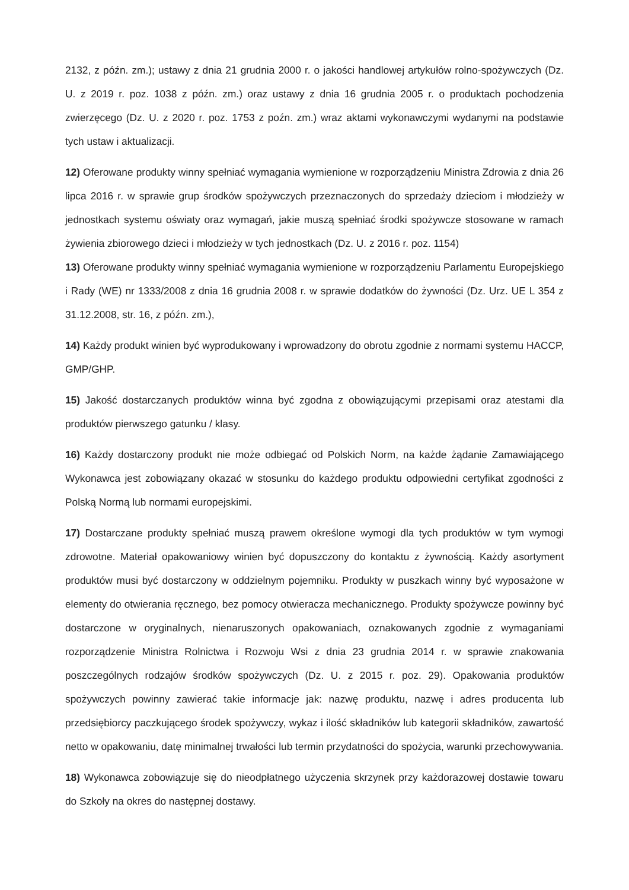2132, z późn. zm.); ustawy z dnia 21 grudnia 2000 r. o jakości handlowej artykułów rolno-spożywczych (Dz. U. z 2019 r. poz. 1038 z późn. zm.) oraz ustawy z dnia 16 grudnia 2005 r. o produktach pochodzenia zwierzęcego (Dz. U. z 2020 r. poz. 1753 z poźn. zm.) wraz aktami wykonawczymi wydanymi na podstawie tych ustaw i aktualizacji.
12) Oferowane produkty winny spełniać wymagania wymienione w rozporządzeniu Ministra Zdrowia z dnia 26 lipca 2016 r. w sprawie grup środków spożywczych przeznaczonych do sprzedaży dzieciom i młodzieży w jednostkach systemu oświaty oraz wymagań, jakie muszą spełniać środki spożywcze stosowane w ramach żywienia zbiorowego dzieci i młodzieży w tych jednostkach (Dz. U. z 2016 r. poz. 1154)
13) Oferowane produkty winny spełniać wymagania wymienione w rozporządzeniu Parlamentu Europejskiego i Rady (WE) nr 1333/2008 z dnia 16 grudnia 2008 r. w sprawie dodatków do żywności (Dz. Urz. UE L 354 z 31.12.2008, str. 16, z późn. zm.),
14) Każdy produkt winien być wyprodukowany i wprowadzony do obrotu zgodnie z normami systemu HACCP, GMP/GHP.
15) Jakość dostarczanych produktów winna być zgodna z obowiązującymi przepisami oraz atestami dla produktów pierwszego gatunku / klasy.
16) Każdy dostarczony produkt nie może odbiegać od Polskich Norm, na każde żądanie Zamawiającego Wykonawca jest zobowiązany okazać w stosunku do każdego produktu odpowiedni certyfikat zgodności z Polską Normą lub normami europejskimi.
17) Dostarczane produkty spełniać muszą prawem określone wymogi dla tych produktów w tym wymogi zdrowotne. Materiał opakowaniowy winien być dopuszczony do kontaktu z żywnością. Każdy asortyment produktów musi być dostarczony w oddzielnym pojemniku. Produkty w puszkach winny być wyposażone w elementy do otwierania ręcznego, bez pomocy otwieracza mechanicznego. Produkty spożywcze powinny być dostarczone w oryginalnych, nienaruszonych opakowaniach, oznakowanych zgodnie z wymaganiami rozporządzenie Ministra Rolnictwa i Rozwoju Wsi z dnia 23 grudnia 2014 r. w sprawie znakowania poszczególnych rodzajów środków spożywczych (Dz. U. z 2015 r. poz. 29). Opakowania produktów spożywczych powinny zawierać takie informacje jak: nazwę produktu, nazwę i adres producenta lub przedsiębiorcy paczkującego środek spożywczy, wykaz i ilość składników lub kategorii składników, zawartość netto w opakowaniu, datę minimalnej trwałości lub termin przydatności do spożycia, warunki przechowywania.
18) Wykonawca zobowiązuje się do nieodpłatnego użyczenia skrzynek przy każdorazowej dostawie towaru do Szkoły na okres do następnej dostawy.